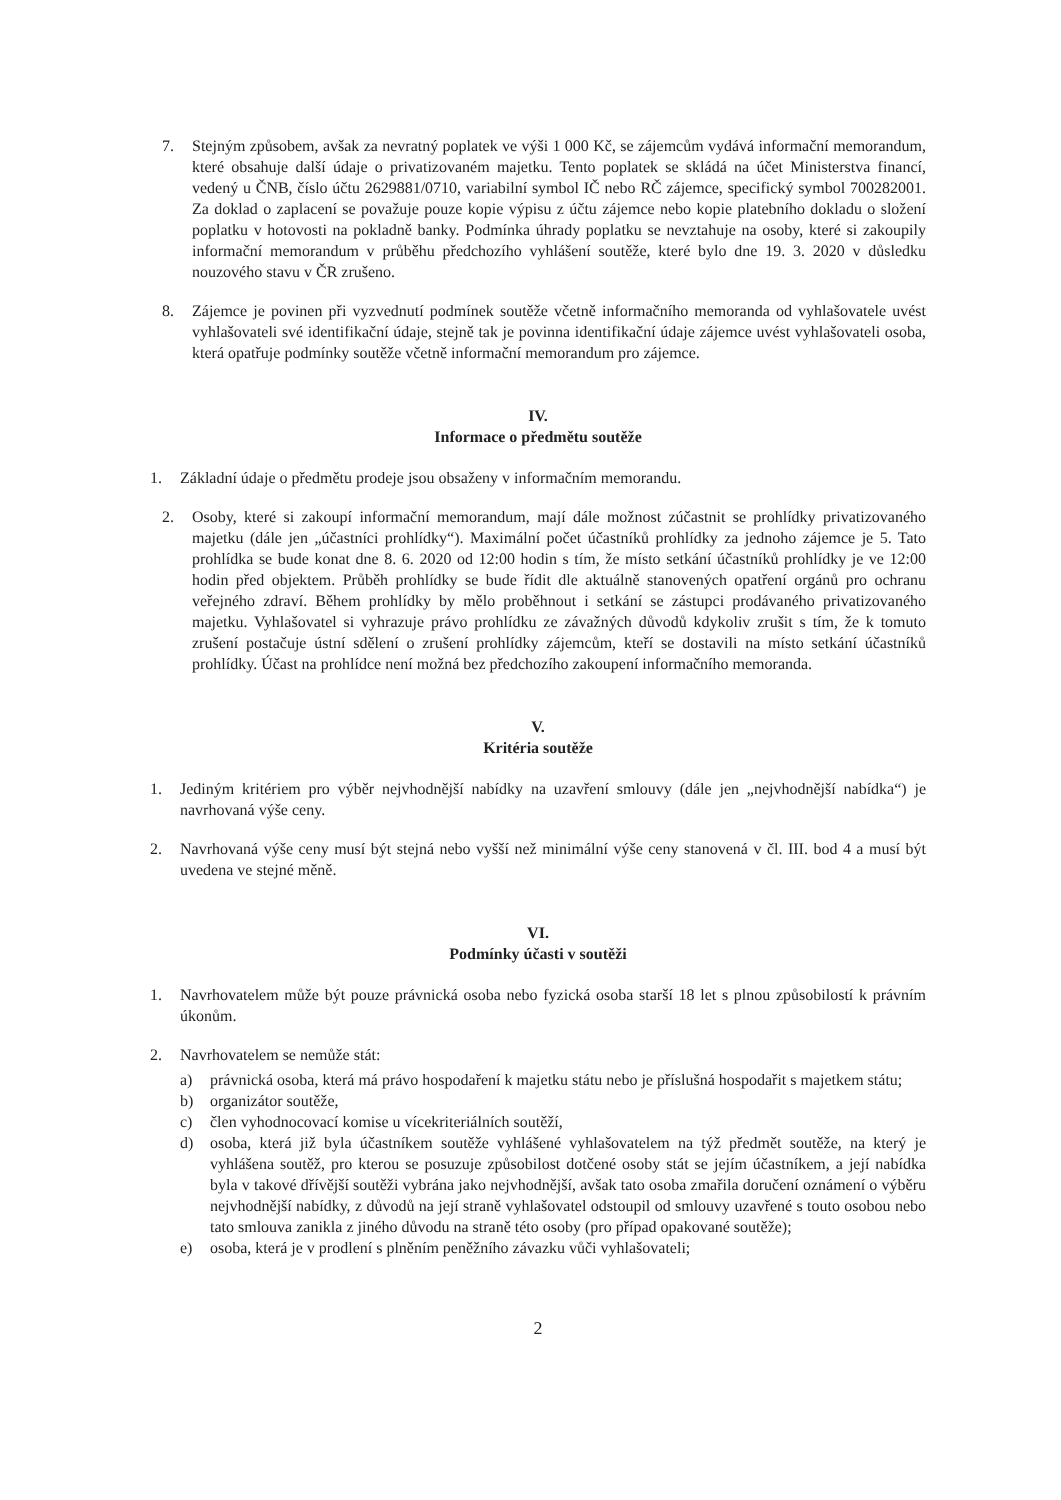7. Stejným způsobem, avšak za nevratný poplatek ve výši 1 000 Kč, se zájemcům vydává informační memorandum, které obsahuje další údaje o privatizovaném majetku. Tento poplatek se skládá na účet Ministerstva financí, vedený u ČNB, číslo účtu 2629881/0710, variabilní symbol IČ nebo RČ zájemce, specifický symbol 700282001. Za doklad o zaplacení se považuje pouze kopie výpisu z účtu zájemce nebo kopie platebního dokladu o složení poplatku v hotovosti na pokladně banky. Podmínka úhrady poplatku se nevztahuje na osoby, které si zakoupily informační memorandum v průběhu předchozího vyhlášení soutěže, které bylo dne 19. 3. 2020 v důsledku nouzového stavu v ČR zrušeno.
8. Zájemce je povinen při vyzvednutí podmínek soutěže včetně informačního memoranda od vyhlašovatele uvést vyhlašovateli své identifikační údaje, stejně tak je povinna identifikační údaje zájemce uvést vyhlašovateli osoba, která opatřuje podmínky soutěže včetně informační memorandum pro zájemce.
IV.
Informace o předmětu soutěže
1. Základní údaje o předmětu prodeje jsou obsaženy v informačním memorandu.
2. Osoby, které si zakoupí informační memorandum, mají dále možnost zúčastnit se prohlídky privatizovaného majetku (dále jen „účastníci prohlídky“). Maximální počet účastníků prohlídky za jednoho zájemce je 5. Tato prohlídka se bude konat dne 8. 6. 2020 od 12:00 hodin s tím, že místo setkání účastníků prohlídky je ve 12:00 hodin před objektem. Průběh prohlídky se bude řídit dle aktuálně stanovených opatření orgánů pro ochranu veřejného zdraví. Během prohlídky by mělo proběhnout i setkání se zástupci prodávaného privatizovaného majetku. Vyhlašovatel si vyhrazuje právo prohlídku ze závažných důvodů kdykoliv zrušit s tím, že k tomuto zrušení postačuje ústní sdělení o zrušení prohlídky zájemcům, kteří se dostavili na místo setkání účastníků prohlídky. Účast na prohlídce není možná bez předchozího zakoupení informačního memoranda.
V.
Kritéria soutěže
1. Jediným kritériem pro výběr nejvhodnější nabídky na uzavření smlouvy (dále jen „nejvhodnější nabídka“) je navrhovaná výše ceny.
2. Navrhovaná výše ceny musí být stejná nebo vyšší než minimální výše ceny stanovená v čl. III. bod 4 a musí být uvedena ve stejné měně.
VI.
Podmínky účasti v soutěži
1. Navrhovatelem může být pouze právnická osoba nebo fyzická osoba starší 18 let s plnou způsobilostí k právním úkonům.
2. Navrhovatelem se nemůže stát:
a) právnická osoba, která má právo hospodaření k majetku státu nebo je příslušná hospodařit s majetkem státu;
b) organizátor soutěže,
c) člen vyhodnocovací komise u vícekriteriálních soutěží,
d) osoba, která již byla účastníkem soutěže vyhlášené vyhlašovatelem na týž předmět soutěže, na který je vyhlášena soutěž, pro kterou se posuzuje způsobilost dotčené osoby stát se jejím účastníkem, a její nabídka byla v takové dřívější soutěži vybrána jako nejvhodnější, avšak tato osoba zmařila doručení oznámení o výběru nejvhodnější nabídky, z důvodů na její straně vyhlašovatel odstoupil od smlouvy uzavřené s touto osobou nebo tato smlouva zanikla z jiného důvodu na straně této osoby (pro případ opakované soutěže);
e) osoba, která je v prodlení s plněním peněžního závazku vůči vyhlašovateli;
2